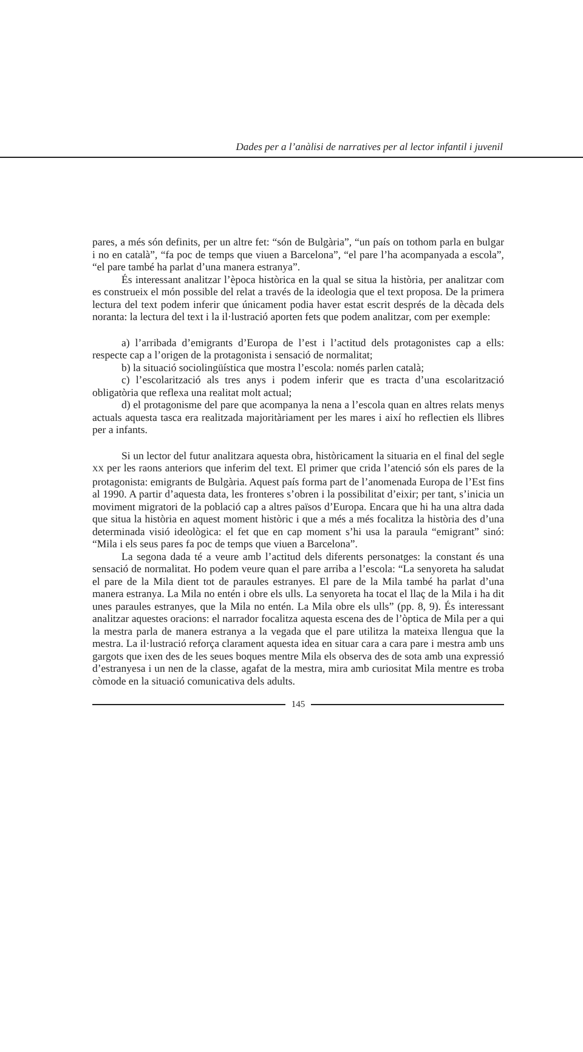Dades per a l’anàlisi de narratives per al lector infantil i juvenil
pares, a més són definits, per un altre fet: “són de Bulgària”, “un país on tothom parla en bulgar i no en català”, “fa poc de temps que viuen a Barcelona”, “el pare l’ha acompanyada a escola”, “el pare també ha parlat d’una manera estranya”.
És interessant analitzar l’època històrica en la qual se situa la història, per analitzar com es construeix el món possible del relat a través de la ideologia que el text proposa. De la primera lectura del text podem inferir que únicament podia haver estat escrit després de la dècada dels noranta: la lectura del text i la il·lustració aporten fets que podem analitzar, com per exemple:
a) l’arribada d’emigrants d’Europa de l’est i l’actitud dels protagonistes cap a ells: respecte cap a l’origen de la protagonista i sensació de normalitat;
b) la situació sociolingüística que mostra l’escola: només parlen català;
c) l’escolarització als tres anys i podem inferir que es tracta d’una escolarització obligatòria que reflexa una realitat molt actual;
d) el protagonisme del pare que acompanya la nena a l’escola quan en altres relats menys actuals aquesta tasca era realitzada majoritàriament per les mares i així ho reflectien els llibres per a infants.
Si un lector del futur analitzara aquesta obra, històricament la situaria en el final del segle XX per les raons anteriors que inferim del text. El primer que crida l’atenció són els pares de la protagonista: emigrants de Bulgària. Aquest país forma part de l’anomenada Europa de l’Est fins al 1990. A partir d’aquesta data, les fronteres s’obren i la possibilitat d’eixir; per tant, s’inicia un moviment migratori de la població cap a altres països d’Europa. Encara que hi ha una altra dada que situa la història en aquest moment històric i que a més a més focalitza la història des d’una determinada visió ideològica: el fet que en cap moment s’hi usa la paraula “emigrant” sinó: “Mila i els seus pares fa poc de temps que viuen a Barcelona”.
La segona dada té a veure amb l’actitud dels diferents personatges: la constant és una sensació de normalitat. Ho podem veure quan el pare arriba a l’escola: “La senyoreta ha saludat el pare de la Mila dient tot de paraules estranyes. El pare de la Mila també ha parlat d’una manera estranya. La Mila no entén i obre els ulls. La senyoreta ha tocat el llaç de la Mila i ha dit unes paraules estranyes, que la Mila no entén. La Mila obre els ulls” (pp. 8, 9). És interessant analitzar aquestes oracions: el narrador focalitza aquesta escena des de l’òptica de Mila per a qui la mestra parla de manera estranya a la vegada que el pare utilitza la mateixa llengua que la mestra. La il·lustració reforça clarament aquesta idea en situar cara a cara pare i mestra amb uns gargots que ixen des de les seues boques mentre Mila els observa des de sota amb una expressió d’estranyesa i un nen de la classe, agafat de la mestra, mira amb curiositat Mila mentre es troba còmode en la situació comunicativa dels adults.
145